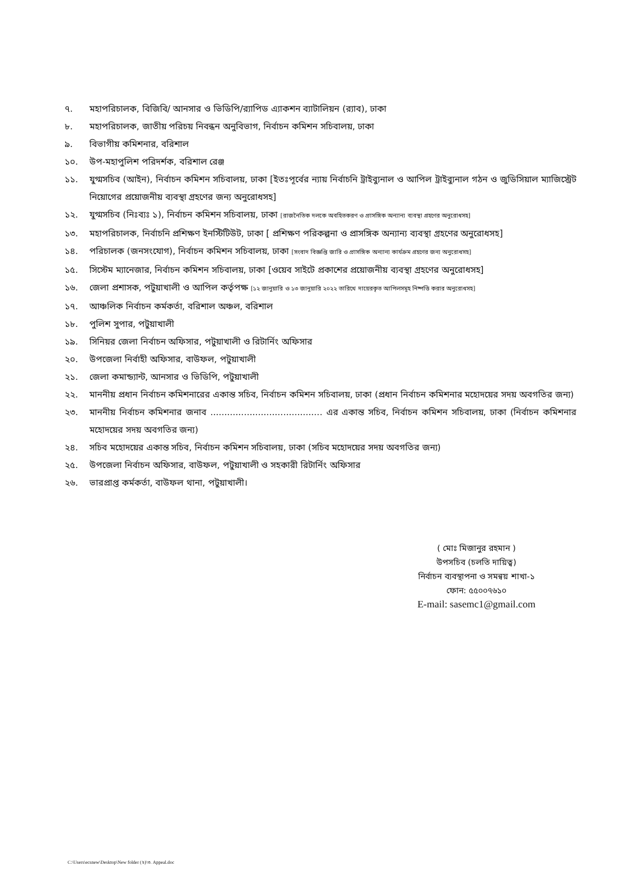৭. মহাপরিচালক, বিজিবি/ আনসার ও ভিডিপি/র‍্যাপিড এ্যাকশন ব্যাটালিয়ন (র‍্যাব), ঢাকা
৮. মহাপরিচালক, জাতীয় পরিচয় নিবন্ধন অনুবিভাগ, নির্বাচন কমিশন সচিবালয়, ঢাকা
৯. বিভাগীয় কমিশনার, বরিশাল
১০. উপ-মহাপুলিশ পরিদর্শক, বরিশাল রেঞ্জ
১১. যুগ্মসচিব (আইন), নির্বাচন কমিশন সচিবালয়, ঢাকা [ইতঃপূর্বের ন্যায় নির্বাচনি ট্রাইব্যুনাল ও আপিল ট্রাইব্যুনাল গঠন ও জুডিসিয়াল ম্যাজিস্ট্রেট নিয়োগের প্রয়োজনীয় ব্যবস্থা গ্রহণের জন্য অনুরোধসহ]
১২. যুগ্মসচিব (নিঃব্যঃ ১), নির্বাচন কমিশন সচিবালয়, ঢাকা [রাজনৈতিক দলকে অবহিতকরণ ও প্রাসঙ্গিক অন্যান্য ব্যবস্থা গ্রহণের অনুরোধসহ]
১৩. মহাপরিচালক, নির্বাচনি প্রশিক্ষণ ইনস্টিটিউট, ঢাকা [ প্রশিক্ষণ পরিকল্পনা ও প্রাসঙ্গিক অন্যান্য ব্যবস্থা গ্রহণের অনুরোধসহ]
১৪. পরিচালক (জনসংযোগ), নির্বাচন কমিশন সচিবালয়, ঢাকা [সংবাদ বিজ্ঞপ্তি জারি ও প্রাসঙ্গিক অন্যান্য কার্যক্রম গ্রহণের জন্য অনুরোধসহ]
১৫. সিস্টেম ম্যানেজার, নির্বাচন কমিশন সচিবালয়, ঢাকা [ওয়েব সাইটে প্রকাশের প্রয়োজনীয় ব্যবস্থা গ্রহণের অনুরোধসহ]
১৬. জেলা প্রশাসক, পটুয়াখালী ও আপিল কর্তৃপক্ষ [১২ জানুয়ারি ও ১৩ জানুয়ারি ২০২২ তারিখে দায়েরকৃত আপিলসমূহ নিষ্পত্তি করার অনুরোধসহ]
১৭. আঞ্চলিক নির্বাচন কর্মকর্তা, বরিশাল অঞ্চল, বরিশাল
১৮. পুলিশ সুপার, পটুয়াখালী
১৯. সিনিয়র জেলা নির্বাচন অফিসার, পটুয়াখালী ও রিটার্নিং অফিসার
২০. উপজেলা নির্বাহী অফিসার, বাউফল, পটুয়াখালী
২১. জেলা কমান্ড্যান্ট, আনসার ও ভিডিপি, পটুয়াখালী
২২. মাননীয় প্রধান নির্বাচন কমিশনারের একান্ত সচিব, নির্বাচন কমিশন সচিবালয়, ঢাকা (প্রধান নির্বাচন কমিশনার মহোদয়ের সদয় অবগতির জন্য)
২৩. মাননীয় নির্বাচন কমিশনার জনাব ........................................ এর একান্ত সচিব, নির্বাচন কমিশন সচিবালয়, ঢাকা (নির্বাচন কমিশনার মহোদয়ের সদয় অবগতির জন্য)
২৪. সচিব মহোদয়ের একান্ত সচিব, নির্বাচন কমিশন সচিবালয়, ঢাকা (সচিব মহোদয়ের সদয় অবগতির জন্য)
২৫. উপজেলা নির্বাচন অফিসার, বাউফল, পটুয়াখালী ও সহকারী রিটার্নিং অফিসার
২৬. ভারপ্রাপ্ত কর্মকর্তা, বাউফল থানা, পটুয়াখালী।
( মোঃ মিজানুর রহমান )
উপসচিব (চলতি দায়িত্ব)
নির্বাচন ব্যবস্থাপনা ও সমন্বয় শাখা-১
ফোন: ৫৫০০৭৬১০
E-mail: sasemc1@gmail.com
C:\Users\ecsnew\Desktop\New folder (২)\৩. Appeal.doc